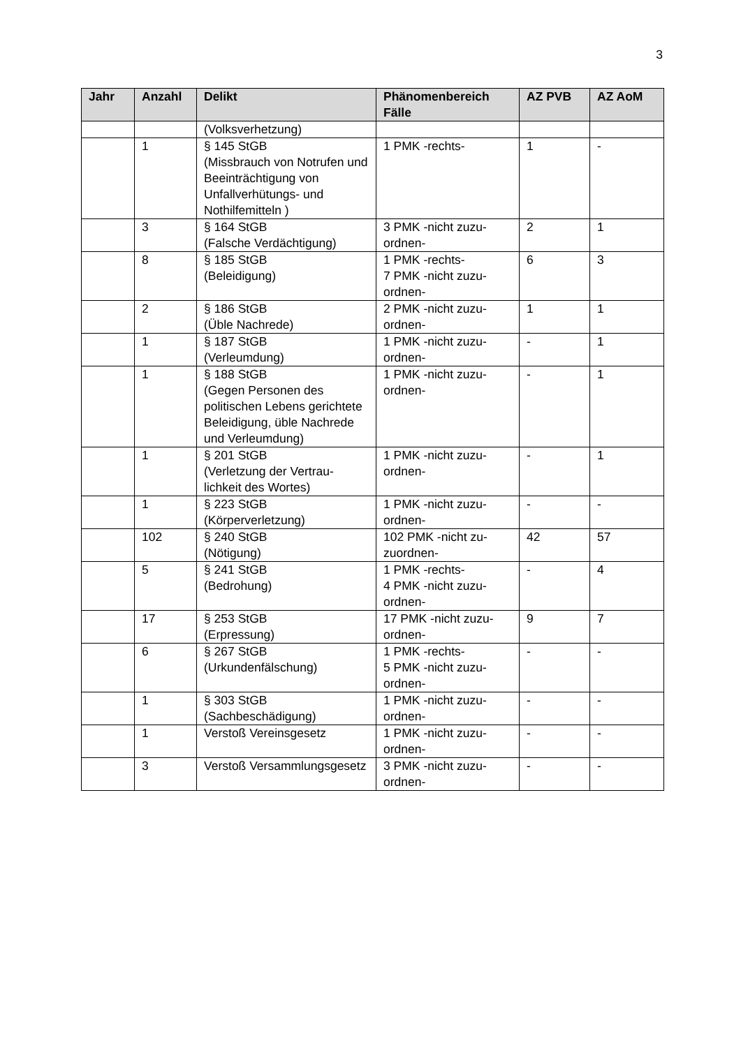3
| Jahr | Anzahl | Delikt | Phänomenbereich Fälle | AZ PVB | AZ AoM |
| --- | --- | --- | --- | --- | --- |
| | | (Volksverhetzung) | | | |
| | 1 | § 145 StGB (Missbrauch von Notrufen und Beeinträchtigung von Unfallverhütungs- und Nothilfemitteln ) | 1 PMK -rechts- | 1 | - |
| | 3 | § 164 StGB (Falsche Verdächtigung) | 3 PMK -nicht zuzu-ordnen- | 2 | 1 |
| | 8 | § 185 StGB (Beleidigung) | 1 PMK -rechts- 7 PMK -nicht zuzu-ordnen- | 6 | 3 |
| | 2 | § 186 StGB (Üble Nachrede) | 2 PMK -nicht zuzu-ordnen- | 1 | 1 |
| | 1 | § 187 StGB (Verleumdung) | 1 PMK -nicht zuzu-ordnen- | - | 1 |
| | 1 | § 188 StGB (Gegen Personen des politischen Lebens gerichtete Beleidigung, üble Nachrede und Verleumdung) | 1 PMK -nicht zuzu-ordnen- | - | 1 |
| | 1 | § 201 StGB (Verletzung der Vertrau-lichkeit des Wortes) | 1 PMK -nicht zuzu-ordnen- | - | 1 |
| | 1 | § 223 StGB (Körperverletzung) | 1 PMK -nicht zuzu-ordnen- | - | - |
| | 102 | § 240 StGB (Nötigung) | 102 PMK -nicht zu-zuordnen- | 42 | 57 |
| | 5 | § 241 StGB (Bedrohung) | 1 PMK -rechts- 4 PMK -nicht zuzu-ordnen- | - | 4 |
| | 17 | § 253 StGB (Erpressung) | 17 PMK -nicht zuzu-ordnen- | 9 | 7 |
| | 6 | § 267 StGB (Urkundenfälschung) | 1 PMK -rechts- 5 PMK -nicht zuzu-ordnen- | - | - |
| | 1 | § 303 StGB (Sachbeschädigung) | 1 PMK -nicht zuzu-ordnen- | - | - |
| | 1 | Verstoß Vereinsgesetz | 1 PMK -nicht zuzu-ordnen- | - | - |
| | 3 | Verstoß Versammlungsgesetz | 3 PMK -nicht zuzu-ordnen- | - | - |